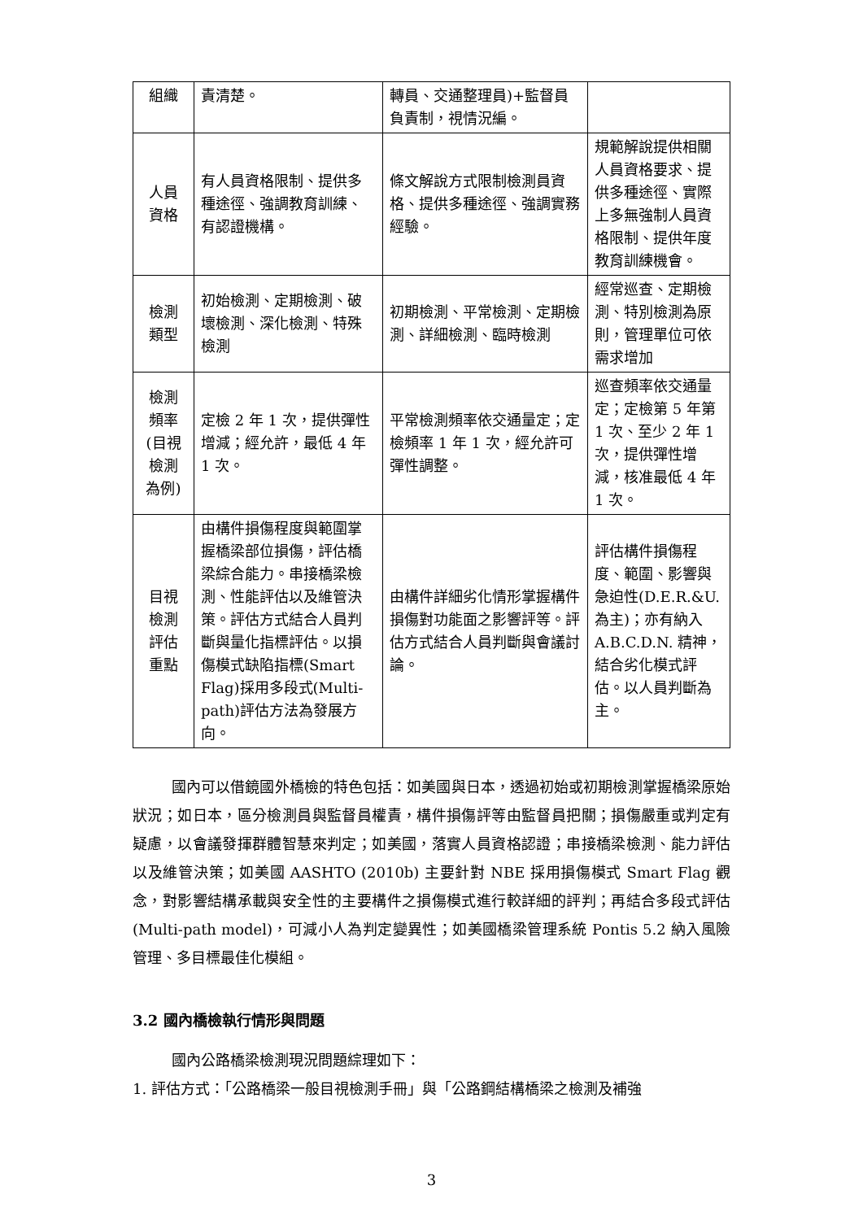| 組織 | 責清楚。 | 轉員、交通整理員)+監督員負責制，視情況編。 | |
| 人員 資格 | 有人員資格限制、提供多種途徑、強調教育訓練、有認證機構。 | 條文解說方式限制檢測員資格、提供多種途徑、強調實務經驗。 | 規範解說提供相關人員資格要求、提供多種途徑、實際上多無強制人員資格限制、提供年度教育訓練機會。 |
| 檢測 類型 | 初始檢測、定期檢測、破壞檢測、深化檢測、特殊檢測 | 初期檢測、平常檢測、定期檢測、詳細檢測、臨時檢測 | 經常巡查、定期檢測、特別檢測為原則，管理單位可依需求增加 |
| 檢測 頻率 (目視 檢測 為例) | 定檢 2 年 1 次，提供彈性增減；經允許，最低 4 年 1 次。 | 平常檢測頻率依交通量定；定檢頻率 1 年 1 次，經允許可彈性調整。 | 巡查頻率依交通量定；定檢第 5 年第 1 次、至少 2 年 1 次，提供彈性增減，核准最低 4 年 1 次。 |
| 目視 檢測 評估 重點 | 由構件損傷程度與範圍掌握橋梁部位損傷，評估橋梁綜合能力。串接橋梁檢測、性能評估以及維管決策。評估方式結合人員判斷與量化指標評估。以損傷模式缺陷指標(Smart Flag)採用多段式(Multi- path)評估方法為發展方向。 | 由構件詳細劣化情形掌握構件損傷對功能面之影響評等。評估方式結合人員判斷與會議討論。 | 評估構件損傷程度、範圍、影響與急迫性(D.E.R.&U. 為主)；亦有納入 A.B.C.D.N. 精神，結合劣化模式評估。以人員判斷為主。 |
國內可以借鏡國外橋檢的特色包括：如美國與日本，透過初始或初期檢測掌握橋梁原始狀況；如日本，區分檢測員與監督員權責，構件損傷評等由監督員把關；損傷嚴重或判定有疑慮，以會議發揮群體智慧來判定；如美國，落實人員資格認證；串接橋梁檢測、能力評估以及維管決策；如美國 AASHTO (2010b) 主要針對 NBE 採用損傷模式 Smart Flag 觀念，對影響結構承載與安全性的主要構件之損傷模式進行較詳細的評判；再結合多段式評估(Multi-path model)，可減小人為判定變異性；如美國橋梁管理系統 Pontis 5.2 納入風險管理、多目標最佳化模組。
3.2 國內橋檢執行情形與問題
國內公路橋梁檢測現況問題綜理如下：
1. 評估方式：「公路橋梁一般目視檢測手冊」與「公路鋼結構橋梁之檢測及補強
3